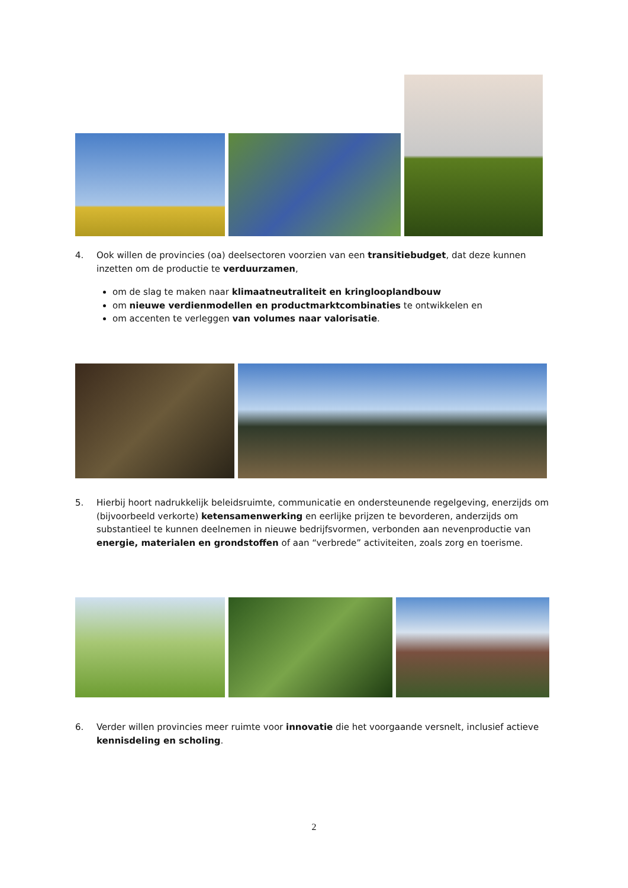4. Ook willen de provincies (oa) deelsectoren voorzien van een transitiebudget, dat deze kunnen inzetten om de productie te verduurzamen,
om de slag te maken naar klimaatneutraliteit en kringlooplandbouw
om nieuwe verdienmodellen en productmarktcombinaties te ontwikkelen en
om accenten te verleggen van volumes naar valorisatie.
5. Hierbij hoort nadrukkelijk beleidsruimte, communicatie en ondersteunende regelgeving, enerzijds om (bijvoorbeeld verkorte) ketensamenwerking en eerlijke prijzen te bevorderen, anderzijds om substantieel te kunnen deelnemen in nieuwe bedrijfsvormen, verbonden aan nevenproductie van energie, materialen en grondstoffen of aan “verbrede” activiteiten, zoals zorg en toerisme.
6. Verder willen provincies meer ruimte voor innovatie die het voorgaande versnelt, inclusief actieve kennisdeling en scholing.
2